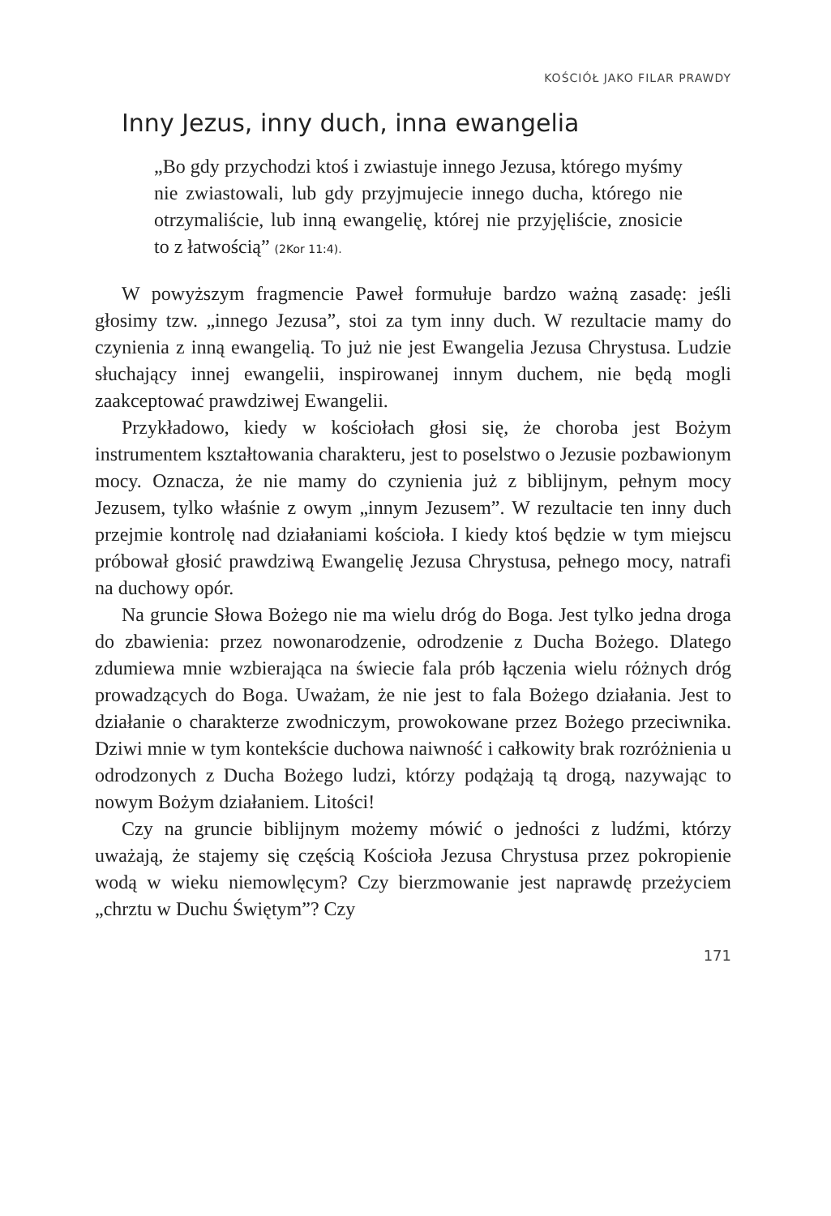KOŚCIÓŁ JAKO FILAR PRAWDY
Inny Jezus, inny duch, inna ewangelia
„Bo gdy przychodzi ktoś i zwiastuje innego Jezusa, którego myśmy nie zwiastowali, lub gdy przyjmujecie innego ducha, którego nie otrzymaliście, lub inną ewangelię, której nie przyjęliście, znosicie to z łatwością” (2Kor 11:4).
W powyższym fragmencie Paweł formułuje bardzo ważną zasadę: jeśli głosimy tzw. „innego Jezusa”, stoi za tym inny duch. W rezultacie mamy do czynienia z inną ewangelią. To już nie jest Ewangelia Jezusa Chrystusa. Ludzie słuchający innej ewangelii, inspirowanej innym duchem, nie będą mogli zaakceptować prawdziwej Ewangelii.
Przykładowo, kiedy w kościołach głosi się, że choroba jest Bożym instrumentem kształtowania charakteru, jest to poselstwo o Jezusie pozbawionym mocy. Oznacza, że nie mamy do czynienia już z biblijnym, pełnym mocy Jezusem, tylko właśnie z owym „innym Jezusem”. W rezultacie ten inny duch przejmie kontrolę nad działaniami kościoła. I kiedy ktoś będzie w tym miejscu próbował głosić prawdziwą Ewangelię Jezusa Chrystusa, pełnego mocy, natrafi na duchowy opór.
Na gruncie Słowa Bożego nie ma wielu dróg do Boga. Jest tylko jedna droga do zbawienia: przez nowonarodzenie, odrodzenie z Ducha Bożego. Dlatego zdumiewa mnie wzbierająca na świecie fala prób łączenia wielu różnych dróg prowadzących do Boga. Uważam, że nie jest to fala Bożego działania. Jest to działanie o charakterze zwodniczym, prowokowane przez Bożego przeciwnika. Dziwi mnie w tym kontekście duchowa naiwność i całkowity brak rozróżnienia u odrodzonych z Ducha Bożego ludzi, którzy podążają tą drogą, nazywając to nowym Bożym działaniem. Litości!
Czy na gruncie biblijnym możemy mówić o jedności z ludźmi, którzy uważają, że stajemy się częścią Kościoła Jezusa Chrystusa przez pokropienie wodą w wieku niemowlęcym? Czy bierzmowanie jest naprawdę przeżyciem „chrztu w Duchu Świętym”? Czy
171